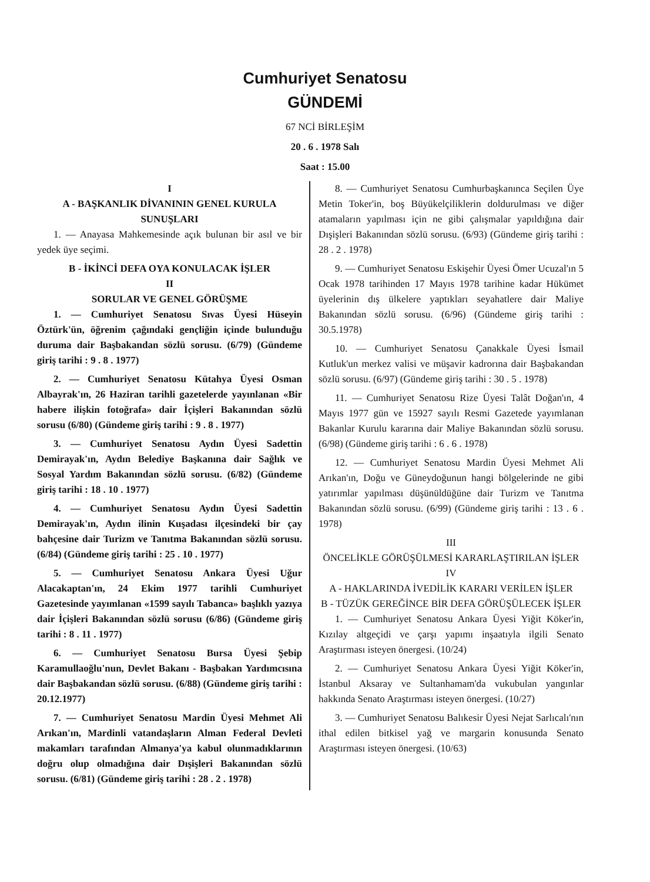Cumhuriyet Senatosu
GÜNDEMİ
67 NCİ BİRLEŞİM
20 . 6 . 1978 Salı
Saat : 15.00
I
A - BAŞKANLIK DİVANININ GENEL KURULA SUNUŞLARI
1. — Anayasa Mahkemesinde açık bulunan bir asıl ve bir yedek üye seçimi.
B - İKİNCİ DEFA OYA KONULACAK İŞLER
II
SORULAR VE GENEL GÖRÜŞME
1. — Cumhuriyet Senatosu Sıvas Üyesi Hüseyin Öztürk'ün, öğrenim çağındaki gençliğin içinde bulunduğu duruma dair Başbakandan sözlü sorusu. (6/79) (Gündeme giriş tarihi : 9 . 8 . 1977)
2. — Cumhuriyet Senatosu Kütahya Üyesi Osman Albayrak'ın, 26 Haziran tarihli gazetelerde yayınlanan «Bir habere ilişkin fotoğrafa» dair İçişleri Bakanından sözlü sorusu (6/80) (Gündeme giriş tarihi : 9 . 8 . 1977)
3. — Cumhuriyet Senatosu Aydın Üyesi Sadettin Demirayak'ın, Aydın Belediye Başkanına dair Sağlık ve Sosyal Yardım Bakanından sözlü sorusu. (6/82) (Gündeme giriş tarihi : 18 . 10 . 1977)
4. — Cumhuriyet Senatosu Aydın Üyesi Sadettin Demirayak'ın, Aydın ilinin Kuşadası ilçesindeki bir çay bahçesine dair Turizm ve Tanıtma Bakanından sözlü sorusu. (6/84) (Gündeme giriş tarihi : 25 . 10 . 1977)
5. — Cumhuriyet Senatosu Ankara Üyesi Uğur Alacakaptan'ın, 24 Ekim 1977 tarihli Cumhuriyet Gazetesinde yayımlanan «1599 sayılı Tabanca» başlıklı yazıya dair İçişleri Bakanından sözlü sorusu (6/86) (Gündeme giriş tarihi : 8 . 11 . 1977)
6. — Cumhuriyet Senatosu Bursa Üyesi Şebip Karamullaoğlu'nun, Devlet Bakanı - Başbakan Yardımcısına dair Başbakandan sözlü sorusu. (6/88) (Gündeme giriş tarihi : 20.12.1977)
7. — Cumhuriyet Senatosu Mardin Üyesi Mehmet Ali Arıkan'ın, Mardinli vatandaşların Alman Federal Devleti makamları tarafından Almanya'ya kabul olunmadıklarının doğru olup olmadığına dair Dışişleri Bakanından sözlü sorusu. (6/81) (Gündeme giriş tarihi : 28 . 2 . 1978)
8. — Cumhuriyet Senatosu Cumhurbaşkanınca Seçilen Üye Metin Toker'in, boş Büyükelçiliklerin doldurulması ve diğer atamaların yapılması için ne gibi çalışmalar yapıldığına dair Dışişleri Bakanından sözlü sorusu. (6/93) (Gündeme giriş tarihi : 28 . 2 . 1978)
9. — Cumhuriyet Senatosu Eskişehir Üyesi Ömer Ucuzal'ın 5 Ocak 1978 tarihinden 17 Mayıs 1978 tarihine kadar Hükümet üyelerinin dış ülkelere yaptıkları seyahatlere dair Maliye Bakanından sözlü sorusu. (6/96) (Gündeme giriş tarihi : 30.5.1978)
10. — Cumhuriyet Senatosu Çanakkale Üyesi İsmail Kutluk'un merkez valisi ve müşavir kadrorına dair Başbakandan sözlü sorusu. (6/97) (Gündeme giriş tarihi : 30 . 5 . 1978)
11. — Cumhuriyet Senatosu Rize Üyesi Talât Doğan'ın, 4 Mayıs 1977 gün ve 15927 sayılı Resmi Gazetede yayımlanan Bakanlar Kurulu kararına dair Maliye Bakanından sözlü sorusu. (6/98) (Gündeme giriş tarihi : 6 . 6 . 1978)
12. — Cumhuriyet Senatosu Mardin Üyesi Mehmet Ali Arıkan'ın, Doğu ve Güneydoğunun hangi bölgelerinde ne gibi yatırımlar yapılması düşünüldüğüne dair Turizm ve Tanıtma Bakanından sözlü sorusu. (6/99) (Gündeme giriş tarihi : 13 . 6 . 1978)
III
ÖNCELİKLE GÖRÜŞÜLMESİ KARARLAŞTIRILAN İŞLER
IV
A - HAKLARINDA İVEDİLİK KARARI VERİLEN İŞLER
B - TÜZÜK GEREĞİNCE BİR DEFA GÖRÜŞÜLECEK İŞLER
1. — Cumhuriyet Senatosu Ankara Üyesi Yiğit Köker'in, Kızılay altgeçidi ve çarşı yapımı inşaatıyla ilgili Senato Araştırması isteyen önergesi. (10/24)
2. — Cumhuriyet Senatosu Ankara Üyesi Yiğit Köker'in, İstanbul Aksaray ve Sultanhamam'da vukubulan yangınlar hakkında Senato Araştırması isteyen önergesi. (10/27)
3. — Cumhuriyet Senatosu Balıkesir Üyesi Nejat Sarlıcalı'nın ithal edilen bitkisel yağ ve margarin konusunda Senato Araştırması isteyen önergesi. (10/63)